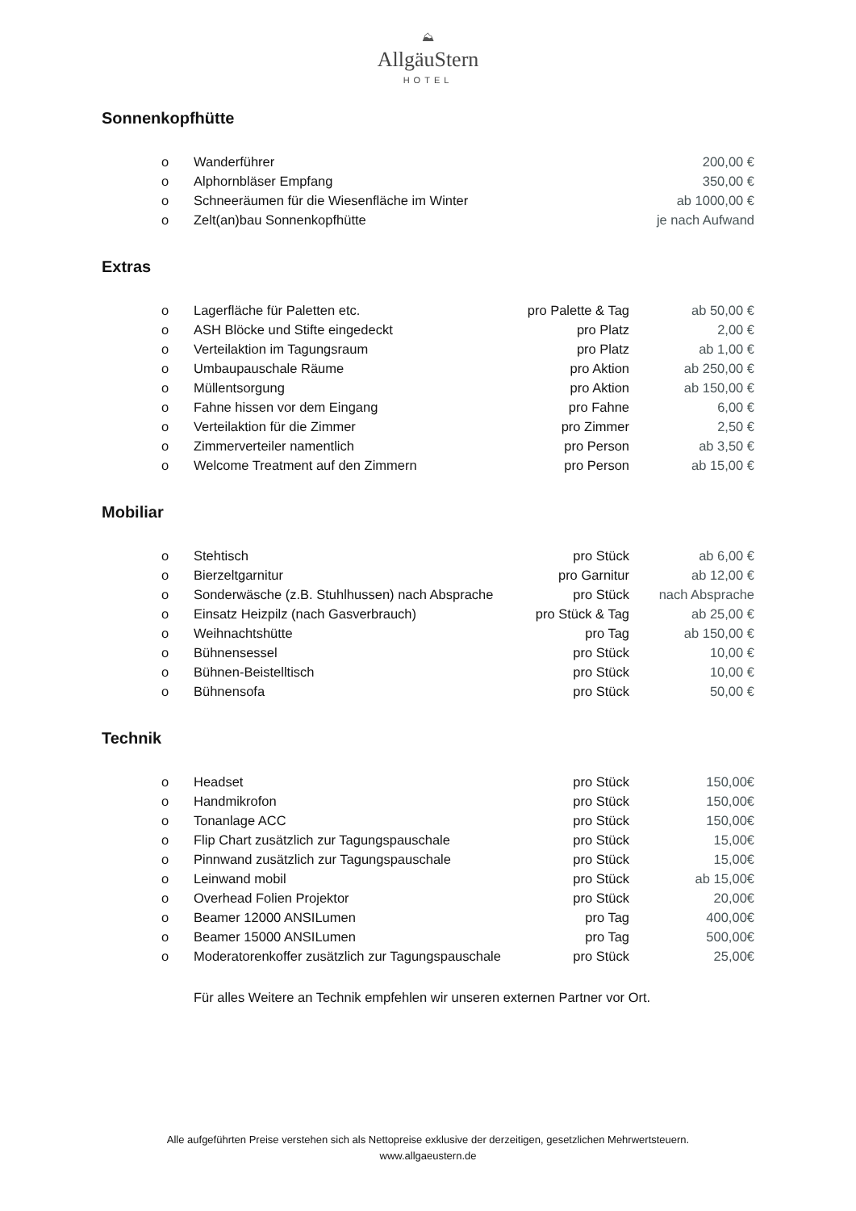⛰
AllgäuStern
HOTEL
Sonnenkopfhütte
| o | Wanderführer | | 200,00 € |
| o | Alphornbläser Empfang | | 350,00 € |
| o | Schneeräumen für die Wiesenfläche im Winter | | ab 1000,00 € |
| o | Zelt(an)bau Sonnenkopfhütte | | je nach Aufwand |
Extras
| o | Lagerfläche für Paletten etc. | pro Palette & Tag | ab 50,00 € |
| o | ASH Blöcke und Stifte eingedeckt | pro Platz | 2,00 € |
| o | Verteilaktion im Tagungsraum | pro Platz | ab 1,00 € |
| o | Umbaupauschale Räume | pro Aktion | ab 250,00 € |
| o | Müllentsorgung | pro Aktion | ab 150,00 € |
| o | Fahne hissen vor dem Eingang | pro Fahne | 6,00 € |
| o | Verteilaktion für die Zimmer | pro Zimmer | 2,50 € |
| o | Zimmerverteiler namentlich | pro Person | ab 3,50 € |
| o | Welcome Treatment auf den Zimmern | pro Person | ab 15,00 € |
Mobiliar
| o | Stehtisch | pro Stück | ab 6,00 € |
| o | Bierzeltgarnitur | pro Garnitur | ab 12,00 € |
| o | Sonderwäsche (z.B. Stuhlhussen) nach Absprache | pro Stück | nach Absprache |
| o | Einsatz Heizpilz (nach Gasverbrauch) | pro Stück & Tag | ab 25,00 € |
| o | Weihnachtshütte | pro Tag | ab 150,00 € |
| o | Bühnensessel | pro Stück | 10,00 € |
| o | Bühnen-Beistelltisch | pro Stück | 10,00 € |
| o | Bühnensofa | pro Stück | 50,00 € |
Technik
| o | Headset | pro Stück | 150,00€ |
| o | Handmikrofon | pro Stück | 150,00€ |
| o | Tonanlage ACC | pro Stück | 150,00€ |
| o | Flip Chart zusätzlich zur Tagungspauschale | pro Stück | 15,00€ |
| o | Pinnwand zusätzlich zur Tagungspauschale | pro Stück | 15,00€ |
| o | Leinwand mobil | pro Stück | ab 15,00€ |
| o | Overhead Folien Projektor | pro Stück | 20,00€ |
| o | Beamer 12000 ANSILumen | pro Tag | 400,00€ |
| o | Beamer 15000 ANSILumen | pro Tag | 500,00€ |
| o | Moderatorenkoffer zusätzlich zur Tagungspauschale | pro Stück | 25,00€ |
Für alles Weitere an Technik empfehlen wir unseren externen Partner vor Ort.
Alle aufgeführten Preise verstehen sich als Nettopreise exklusive der derzeitigen, gesetzlichen Mehrwertsteuern.
www.allgaeustern.de